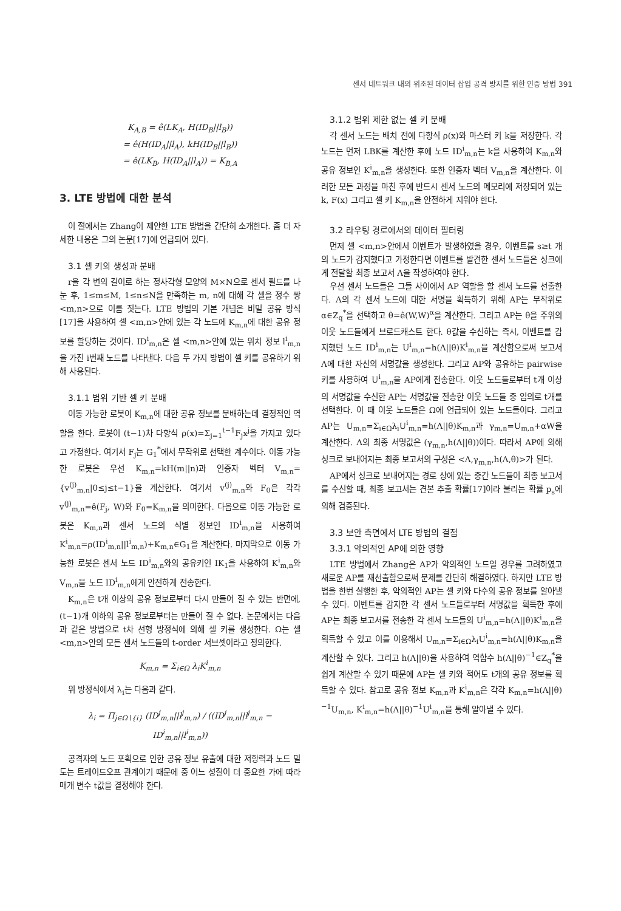센서 네트워크 내의 위조된 데이터 삽입 공격 방지를 위한 인증 방법 391
K<sub>A,B</sub> = ê(LK<sub>A</sub>, H(ID<sub>B</sub>||l<sub>B</sub>))
= ê(H(ID<sub>A</sub>||l<sub>A</sub>), kH(ID<sub>B</sub>||l<sub>B</sub>))
= ê(LK<sub>B</sub>, H(ID<sub>A</sub>||l<sub>A</sub>)) = K<sub>B,A</sub>
3. LTE 방법에 대한 분석
이 절에서는 Zhang이 제안한 LTE 방법을 간단히 소개한다. 좀 더 자세한 내용은 그의 논문[17]에 언급되어 있다.
3.1 셀 키의 생성과 분배
r을 각 변의 길이로 하는 정사각형 모양의 M×N으로 센서 필드를 나눈 후, 1≤m≤M, 1≤n≤N을 만족하는 m, n에 대해 각 셀을 정수 쌍 <m,n>으로 이름 짓는다. LTE 방법의 기본 개념은 비밀 공유 방식[17]을 사용하여 셀 <m,n>안에 있는 각 노드에 K<sub>m,n</sub>에 대한 공유 정보를 할당하는 것이다. ID<sup>i</sup><sub>m,n</sub>은 셀 <m,n>안에 있는 위치 정보 l<sup>i</sup><sub>m,n</sub>을 가진 i번째 노드를 나타낸다. 다음 두 가지 방법이 셀 키를 공유하기 위해 사용된다.
3.1.1 범위 기반 셀 키 분배
이동 가능한 로봇이 K<sub>m,n</sub>에 대한 공유 정보를 분배하는데 결정적인 역할을 한다. 로봇이 (t−1)차 다항식 ρ(x)=Σ<sub>j=1</sub><sup>t−1</sup>F<sub>j</sub>x<sup>j</sup>을 가지고 있다고 가정한다. 여기서 F<sub>j</sub>는 G<sub>1</sub><sup>*</sup>에서 무작위로 선택한 계수이다. 이동 가능한 로봇은 우선 K<sub>m,n</sub>=kH(m||n)과 인증자 벡터 V<sub>m,n</sub>={v<sup>(j)</sup><sub>m,n</sub>|0≤j≤t−1}을 계산한다. 여기서 v<sup>(j)</sup><sub>m,n</sub>와 F<sub>0</sub>은 각각 v<sup>(j)</sup><sub>m,n</sub>=ê(F<sub>j</sub>, W)와 F<sub>0</sub>=K<sub>m,n</sub>을 의미한다. 다음으로 이동 가능한 로봇은 K<sub>m,n</sub>과 센서 노드의 식별 정보인 ID<sup>i</sup><sub>m,n</sub>을 사용하여 K<sup>i</sup><sub>m,n</sub>=ρ(ID<sup>i</sup><sub>m,n</sub>||l<sup>i</sup><sub>m,n</sub>)+K<sub>m,n</sub>∈G<sub>1</sub>을 계산한다. 마지막으로 이동 가능한 로봇은 센서 노드 ID<sup>i</sup><sub>m,n</sub>와의 공유키인 IK<sub>1</sub>을 사용하여 K<sup>i</sup><sub>m,n</sub>와 V<sub>m,n</sub>을 노드 ID<sup>i</sup><sub>m,n</sub>에게 안전하게 전송한다.
K<sub>m,n</sub>은 t개 이상의 공유 정보로부터 다시 만들어 질 수 있는 반면에, (t−1)개 이하의 공유 정보로부터는 만들어 질 수 없다. 논문에서는 다음과 같은 방법으로 t차 선형 방정식에 의해 셀 키를 생성한다. Ω는 셀 <m,n>안의 모든 센서 노드들의 t-order 서브셋이라고 정의한다.
K<sub>m,n</sub> = Σ<sub>i∈Ω</sub> λ<sub>i</sub>K<sup>i</sup><sub>m,n</sub>
위 방정식에서 λ<sub>i</sub>는 다음과 같다.
λ<sub>i</sub> = Π<sub>j∈Ω∖{i}</sub> (ID<sup>j</sup><sub>m,n</sub>||l<sup>j</sup><sub>m,n</sub>) / ((ID<sup>j</sup><sub>m,n</sub>||l<sup>j</sup><sub>m,n</sub> − ID<sup>i</sup><sub>m,n</sub>||l<sup>i</sup><sub>m,n</sub>))
공격자의 노드 포획으로 인한 공유 정보 유출에 대한 저항력과 노드 밀도는 트레이드오프 관계이기 때문에 중 어느 성질이 더 중요한 가에 따라 매개 변수 t값을 결정해야 한다.
3.1.2 범위 제한 없는 셀 키 분배
각 센서 노드는 배치 전에 다항식 ρ(x)와 마스터 키 k을 저장한다. 각 노드는 먼저 LBK를 계산한 후에 노드 ID<sup>i</sup><sub>m,n</sub>는 k을 사용하여 K<sub>m,n</sub>와 공유 정보인 K<sup>i</sup><sub>m,n</sub>을 생성한다. 또한 인증자 벡터 V<sub>m,n</sub>을 계산한다. 이러한 모든 과정을 마친 후에 반드시 센서 노드의 메모리에 저장되어 있는 k, F(x) 그리고 셀 키 K<sub>m,n</sub>을 안전하게 지워야 한다.
3.2 라우팅 경로에서의 데이터 필터링
먼저 셀 <m,n>안에서 이벤트가 발생하였을 경우, 이벤트를 s≥t 개의 노드가 감지했다고 가정한다면 이벤트를 발견한 센서 노드들은 싱크에게 전달할 최종 보고서 Λ을 작성하여야 한다.
우선 센서 노드들은 그들 사이에서 AP 역할을 할 센서 노드를 선출한다. Λ의 각 센서 노드에 대한 서명을 획득하기 위해 AP는 무작위로 α∈Z<sub>q</sub><sup>*</sup>을 선택하고 θ=ê(W,W)<sup>α</sup>을 계산한다. 그리고 AP는 θ을 주위의 이웃 노드들에게 브로드캐스트 한다. θ값을 수신하는 즉시, 이벤트를 감지했던 노드 ID<sup>i</sup><sub>m,n</sub>는 U<sup>i</sup><sub>m,n</sub>=h(Λ||θ)K<sup>i</sup><sub>m,n</sub>을 계산함으로써 보고서 Λ에 대한 자신의 서명값을 생성한다. 그리고 AP와 공유하는 pairwise 키를 사용하여 U<sup>i</sup><sub>m,n</sub>을 AP에게 전송한다. 이웃 노드들로부터 t개 이상의 서명값을 수신한 AP는 서명값을 전송한 이웃 노드들 중 임의로 t개를 선택한다. 이 때 이웃 노드들은 Ω에 언급되어 있는 노드들이다. 그리고 AP는 U<sub>m,n</sub>=Σ<sub>i∈Ω</sub>λ<sub>i</sub>U<sup>i</sup><sub>m,n</sub>=h(Λ||θ)K<sub>m,n</sub>과 γ<sub>m,n</sub>=U<sub>m,n</sub>+αW을 계산한다. Λ의 최종 서명값은 (γ<sub>m,n</sub>,h(Λ||θ))이다. 따라서 AP에 의해 싱크로 보내어지는 최종 보고서의 구성은 <Λ,γ<sub>m,n</sub>,h(Λ,θ)>가 된다.
AP에서 싱크로 보내어지는 경로 상에 있는 중간 노드들이 최종 보고서를 수신할 때, 최종 보고서는 견본 추출 확률[17]이라 불리는 확률 p<sub>s</sub>에 의해 검증된다.
3.3 보안 측면에서 LTE 방법의 결점
3.3.1 악의적인 AP에 의한 영향
LTE 방법에서 Zhang은 AP가 악의적인 노드일 경우를 고려하였고 새로운 AP를 재선출함으로써 문제를 간단히 해결하였다. 하지만 LTE 방법을 한번 실행한 후, 악의적인 AP는 셀 키와 다수의 공유 정보를 알아낼 수 있다. 이벤트를 감지한 각 센서 노드들로부터 서명값을 획득한 후에 AP는 최종 보고서를 전송한 각 센서 노드들의 U<sup>i</sup><sub>m,n</sub>=h(Λ||θ)K<sup>i</sup><sub>m,n</sub>을 획득할 수 있고 이를 이용해서 U<sub>m,n</sub>=Σ<sub>i∈Ω</sub>λ<sub>i</sub>U<sup>i</sup><sub>m,n</sub>=h(Λ||θ)K<sub>m,n</sub>을 계산할 수 있다. 그리고 h(Λ||θ)을 사용하여 역함수 h(Λ||θ)<sup>−1</sup>∈Z<sub>q</sub><sup>*</sup>을 쉽게 계산할 수 있기 때문에 AP는 셀 키와 적어도 t개의 공유 정보를 획득할 수 있다. 참고로 공유 정보 K<sub>m,n</sub>과 K<sup>i</sup><sub>m,n</sub>은 각각 K<sub>m,n</sub>=h(Λ||θ)<sup>−1</sup>U<sub>m,n</sub>, K<sup>i</sup><sub>m,n</sub>=h(Λ||θ)<sup>−1</sup>U<sup>i</sup><sub>m,n</sub>을 통해 알아낼 수 있다.